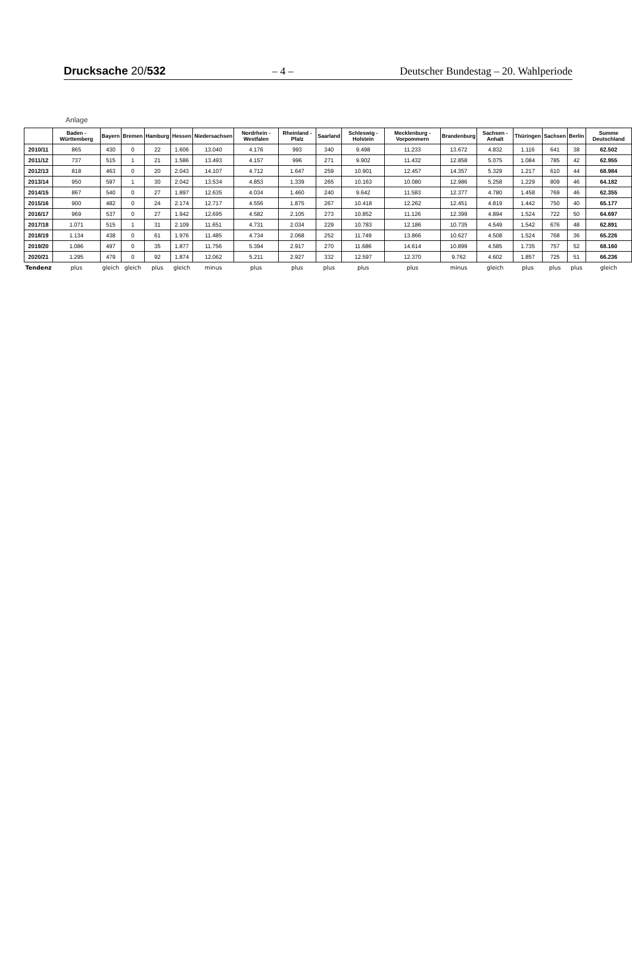Drucksache 20/532
– 4 –
Deutscher Bundestag – 20. Wahlperiode
Anlage
| | Baden - Württemberg | Bayern | Bremen | Hamburg | Hessen | Niedersachsen | Nordrhein - Westfalen | Rheinland - Pfalz | Saarland | Schleswig - Holstein | Mecklenburg - Vorpommern | Brandenburg | Sachsen - Anhalt | Thüringen | Sachsen | Berlin | Summe Deutschland |
| --- | --- | --- | --- | --- | --- | --- | --- | --- | --- | --- | --- | --- | --- | --- | --- | --- | --- |
| 2010/11 | 865 | 430 | 0 | 22 | 1.606 | 13.040 | 4.176 | 993 | 340 | 9.498 | 11.233 | 13.672 | 4.832 | 1.116 | 641 | 38 | 62.502 |
| 2011/12 | 737 | 515 | 1 | 21 | 1.586 | 13.493 | 4.157 | 996 | 271 | 9.902 | 11.432 | 12.858 | 5.075 | 1.084 | 785 | 42 | 62.955 |
| 2012/13 | 818 | 463 | 0 | 20 | 2.043 | 14.107 | 4.712 | 1.647 | 259 | 10.901 | 12.457 | 14.357 | 5.329 | 1.217 | 610 | 44 | 68.984 |
| 2013/14 | 950 | 597 | 1 | 30 | 2.042 | 13.534 | 4.853 | 1.339 | 265 | 10.163 | 10.080 | 12.986 | 5.258 | 1.229 | 809 | 46 | 64.182 |
| 2014/15 | 867 | 540 | 0 | 27 | 1.897 | 12.635 | 4.034 | 1.460 | 240 | 9.642 | 11.583 | 12.377 | 4.780 | 1.458 | 769 | 46 | 62.355 |
| 2015/16 | 900 | 482 | 0 | 24 | 2.174 | 12.717 | 4.556 | 1.875 | 267 | 10.418 | 12.262 | 12.451 | 4.819 | 1.442 | 750 | 40 | 65.177 |
| 2016/17 | 969 | 537 | 0 | 27 | 1.942 | 12.695 | 4.582 | 2.105 | 273 | 10.852 | 11.126 | 12.399 | 4.894 | 1.524 | 722 | 50 | 64.697 |
| 2017/18 | 1.071 | 515 | 1 | 31 | 2.109 | 11.651 | 4.731 | 2.034 | 229 | 10.783 | 12.186 | 10.735 | 4.549 | 1.542 | 676 | 48 | 62.891 |
| 2018/19 | 1.134 | 438 | 0 | 61 | 1.976 | 11.485 | 4.734 | 2.068 | 252 | 11.749 | 13.866 | 10.627 | 4.508 | 1.524 | 768 | 36 | 65.226 |
| 2019/20 | 1.086 | 497 | 0 | 35 | 1.877 | 11.756 | 5.394 | 2.917 | 270 | 11.686 | 14.614 | 10.899 | 4.585 | 1.735 | 757 | 52 | 68.160 |
| 2020/21 | 1.295 | 479 | 0 | 92 | 1.874 | 12.062 | 5.211 | 2.927 | 332 | 12.597 | 12.370 | 9.762 | 4.602 | 1.857 | 725 | 51 | 66.236 |
| Tendenz | plus | gleich | gleich | plus | gleich | minus | plus | plus | plus | plus | plus | minus | gleich | plus | plus | plus | gleich |